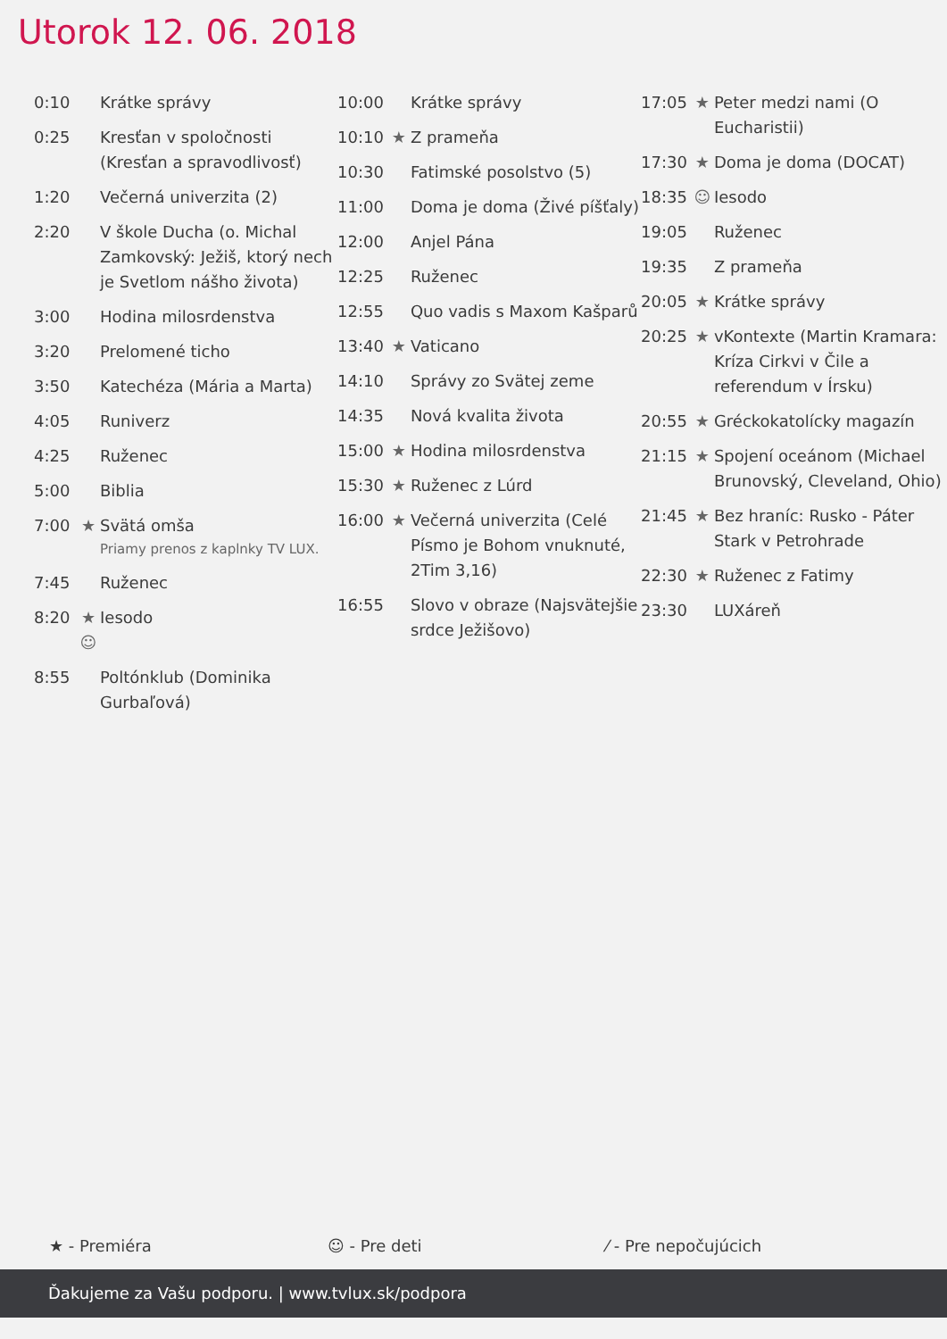Utorok 12. 06. 2018
| 0:10 | | Krátke správy |
| 0:25 | | Kresťan v spoločnosti (Kresťan a spravodlivosť) |
| 1:20 | | Večerná univerzita (2) |
| 2:20 | | V škole Ducha (o. Michal Zamkovský: Ježiš, ktorý nech je Svetlom nášho života) |
| 3:00 | | Hodina milosrdenstva |
| 3:20 | | Prelomené ticho |
| 3:50 | | Katechéza (Mária a Marta) |
| 4:05 | | Runiverz |
| 4:25 | | Ruženec |
| 5:00 | | Biblia |
| 7:00 | ★ | Svätá omša Priamy prenos z kaplnky TV LUX. |
| 7:45 | | Ruženec |
| 8:20 | ★ ☺ | Iesodo |
| 8:55 | | Poltónklub (Dominika Gurbaľová) |
| 10:00 | | Krátke správy |
| 10:10 | ★ | Z prameňa |
| 10:30 | | Fatimské posolstvo (5) |
| 11:00 | | Doma je doma (Živé píšťaly) |
| 12:00 | | Anjel Pána |
| 12:25 | | Ruženec |
| 12:55 | | Quo vadis s Maxom Kašparů |
| 13:40 | ★ | Vaticano |
| 14:10 | | Správy zo Svätej zeme |
| 14:35 | | Nová kvalita života |
| 15:00 | ★ | Hodina milosrdenstva |
| 15:30 | ★ | Ruženec z Lúrd |
| 16:00 | ★ | Večerná univerzita (Celé Písmo je Bohom vnuknuté, 2Tim 3,16) |
| 16:55 | | Slovo v obraze (Najsvätejšie srdce Ježišovo) |
| 17:05 | ★ | Peter medzi nami (O Eucharistii) |
| 17:30 | ★ | Doma je doma (DOCAT) |
| 18:35 | ☺ | Iesodo |
| 19:05 | | Ruženec |
| 19:35 | | Z prameňa |
| 20:05 | ★ | Krátke správy |
| 20:25 | ★ | vKontexte (Martin Kramara: Kríza Cirkvi v Čile a referendum v Írsku) |
| 20:55 | ★ | Gréckokatolícky magazín |
| 21:15 | ★ | Spojení oceánom (Michael Brunovský, Cleveland, Ohio) |
| 21:45 | ★ | Bez hraníc: Rusko - Páter Stark v Petrohrade |
| 22:30 | ★ | Ruženec z Fatimy |
| 23:30 | | LUXáreň |
★ - Premiéra ☺ - Pre deti ⁄ - Pre nepočujúcich
Ďakujeme za Vašu podporu. | www.tvlux.sk/podpora